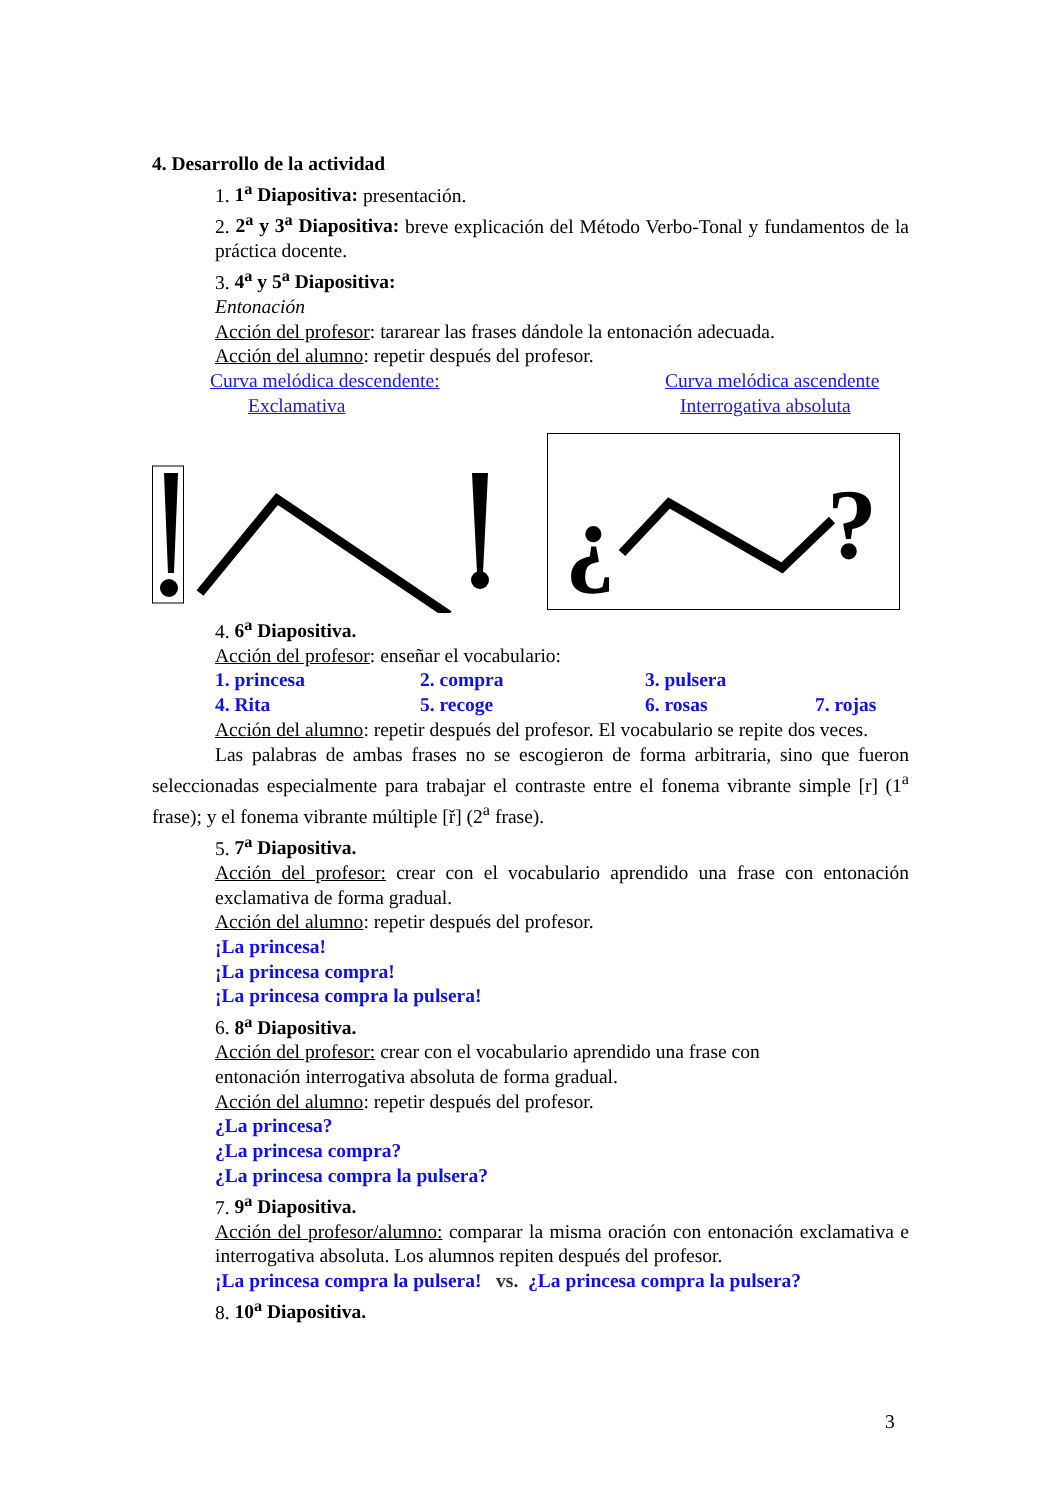4. Desarrollo de la actividad
1. 1<sup>a</sup> Diapositiva: presentación.
2. 2<sup>a</sup> y 3<sup>a</sup> Diapositiva: breve explicación del Método Verbo-Tonal y fundamentos de la práctica docente.
3. 4<sup>a</sup> y 5<sup>a</sup> Diapositiva:
Entonación
Acción del profesor: tararear las frases dándole la entonación adecuada.
Acción del alumno: repetir después del profesor.
Curva melódica descendente:
Exclamativa
Curva melódica ascendente
Interrogativa absoluta
¿
?
4. 6<sup>a</sup> Diapositiva.
Acción del profesor: enseñar el vocabulario:
1. princesa 2. compra 3. pulsera
4. Rita 5. recoge 6. rosas 7. rojas
Acción del alumno: repetir después del profesor. El vocabulario se repite dos veces.
Las palabras de ambas frases no se escogieron de forma arbitraria, sino que fueron seleccionadas especialmente para trabajar el contraste entre el fonema vibrante simple [r] (1<sup>a</sup> frase); y el fonema vibrante múltiple [ř] (2<sup>a</sup> frase).
5. 7<sup>a</sup> Diapositiva.
Acción del profesor: crear con el vocabulario aprendido una frase con entonación exclamativa de forma gradual.
Acción del alumno: repetir después del profesor.
¡La princesa!
¡La princesa compra!
¡La princesa compra la pulsera!
6. 8<sup>a</sup> Diapositiva.
Acción del profesor: crear con el vocabulario aprendido una frase con
entonación interrogativa absoluta de forma gradual.
Acción del alumno: repetir después del profesor.
¿La princesa?
¿La princesa compra?
¿La princesa compra la pulsera?
7. 9<sup>a</sup> Diapositiva.
Acción del profesor/alumno: comparar la misma oración con entonación exclamativa e interrogativa absoluta. Los alumnos repiten después del profesor.
¡La princesa compra la pulsera! vs. ¿La princesa compra la pulsera?
8. 10<sup>a</sup> Diapositiva.
3